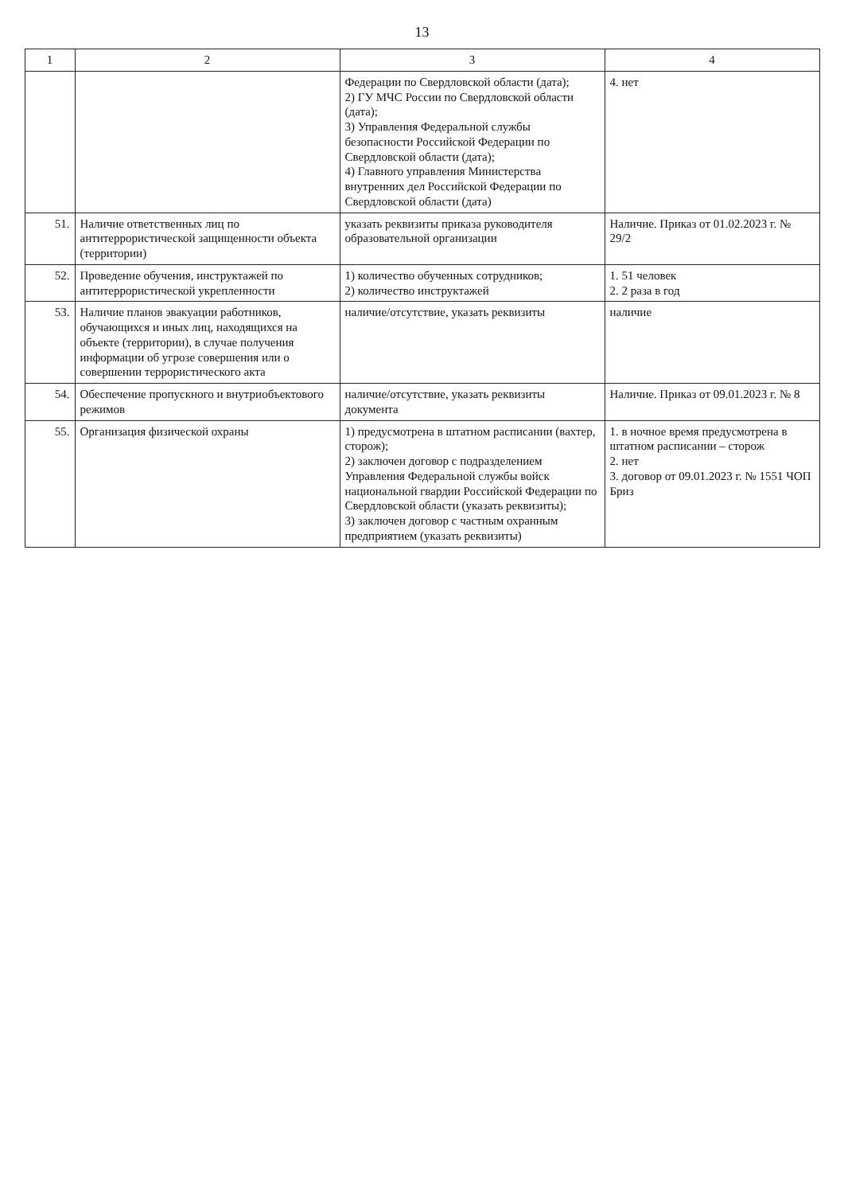13
| 1 | 2 | 3 | 4 |
| --- | --- | --- | --- |
| | | Федерации по Свердловской области (дата); 2) ГУ МЧС России по Свердловской области (дата); 3) Управления Федеральной службы безопасности Российской Федерации по Свердловской области (дата); 4) Главного управления Министерства внутренних дел Российской Федерации по Свердловской области (дата) | 4. нет |
| 51. | Наличие ответственных лиц по антитеррористической защищенности объекта (территории) | указать реквизиты приказа руководителя образовательной организации | Наличие. Приказ от 01.02.2023 г. № 29/2 |
| 52. | Проведение обучения, инструктажей по антитеррористической укрепленности | 1) количество обученных сотрудников; 2) количество инструктажей | 1. 51 человек 2. 2 раза в год |
| 53. | Наличие планов эвакуации работников, обучающихся и иных лиц, находящихся на объекте (территории), в случае получения информации об угрозе совершения или о совершении террористического акта | наличие/отсутствие, указать реквизиты | наличие |
| 54. | Обеспечение пропускного и внутриобъектового режимов | наличие/отсутствие, указать реквизиты документа | Наличие. Приказ от 09.01.2023 г. № 8 |
| 55. | Организация физической охраны | 1) предусмотрена в штатном расписании (вахтер, сторож); 2) заключен договор с подразделением Управления Федеральной службы войск национальной гвардии Российской Федерации по Свердловской области (указать реквизиты); 3) заключен договор с частным охранным предприятием (указать реквизиты) | 1. в ночное время предусмотрена в штатном расписании – сторож 2. нет 3. договор от 09.01.2023 г. № 1551 ЧОП Бриз |